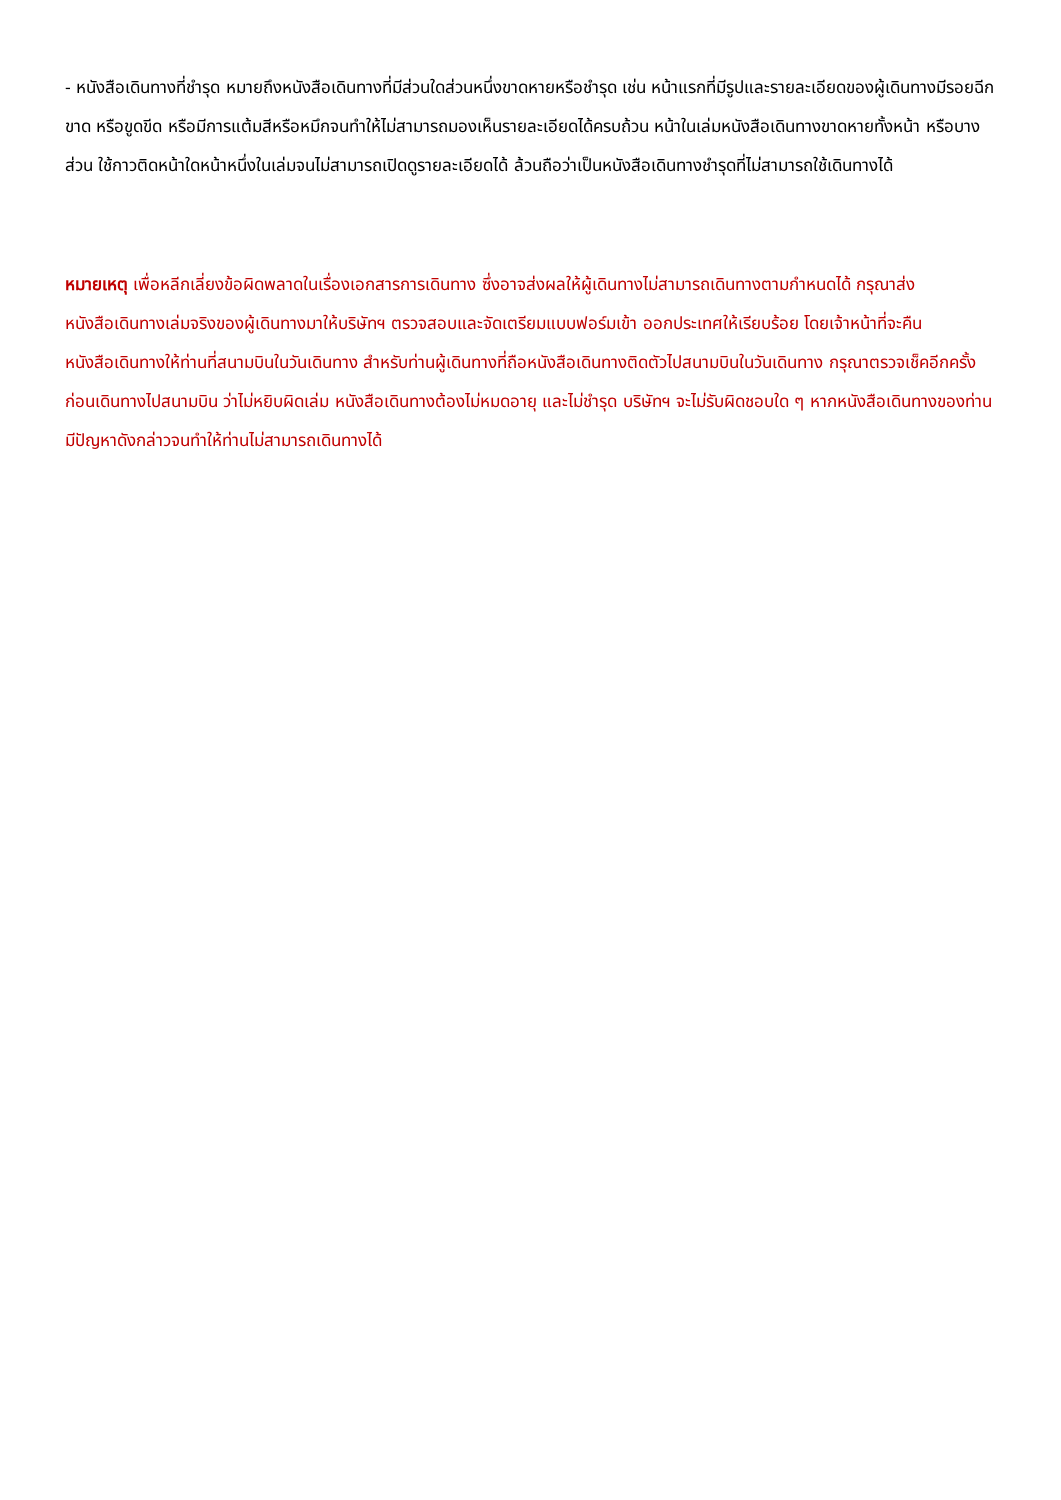- หนังสือเดินทางที่ชำรุด หมายถึงหนังสือเดินทางที่มีส่วนใดส่วนหนึ่งขาดหายหรือชำรุด เช่น หน้าแรกที่มีรูปและรายละเอียดของผู้เดินทางมีรอยฉีกขาด หรือขูดขีด หรือมีการแต้มสีหรือหมึกจนทำให้ไม่สามารถมองเห็นรายละเอียดได้ครบถ้วน หน้าในเล่มหนังสือเดินทางขาดหายทั้งหน้า หรือบางส่วน ใช้กาวติดหน้าใดหน้าหนึ่งในเล่มจนไม่สามารถเปิดดูรายละเอียดได้ ล้วนถือว่าเป็นหนังสือเดินทางชำรุดที่ไม่สามารถใช้เดินทางได้
หมายเหตุ เพื่อหลีกเลี่ยงข้อผิดพลาดในเรื่องเอกสารการเดินทาง ซึ่งอาจส่งผลให้ผู้เดินทางไม่สามารถเดินทางตามกำหนดได้ กรุณาส่งหนังสือเดินทางเล่มจริงของผู้เดินทางมาให้บริษัทฯ ตรวจสอบและจัดเตรียมแบบฟอร์มเข้า ออกประเทศให้เรียบร้อย โดยเจ้าหน้าที่จะคืนหนังสือเดินทางให้ท่านที่สนามบินในวันเดินทาง สำหรับท่านผู้เดินทางที่ถือหนังสือเดินทางติดตัวไปสนามบินในวันเดินทาง กรุณาตรวจเช็คอีกครั้งก่อนเดินทางไปสนามบิน ว่าไม่หยิบผิดเล่ม หนังสือเดินทางต้องไม่หมดอายุ และไม่ชำรุด บริษัทฯ จะไม่รับผิดชอบใด ๆ หากหนังสือเดินทางของท่านมีปัญหาดังกล่าวจนทำให้ท่านไม่สามารถเดินทางได้